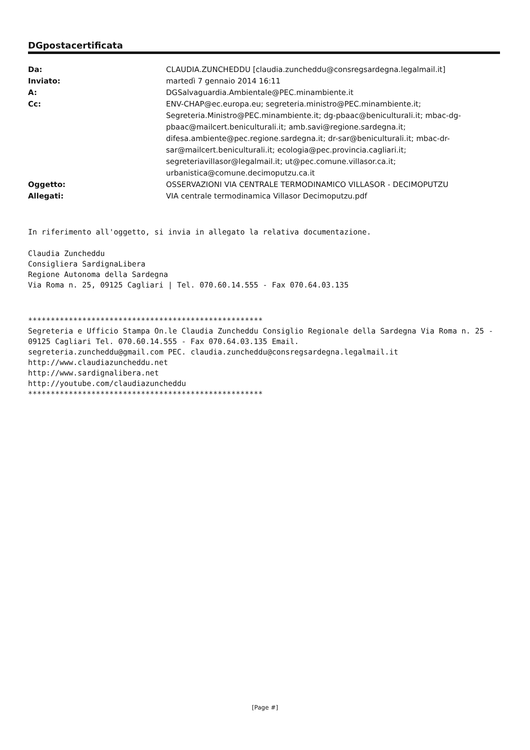DGpostacertificata
| Da: | CLAUDIA.ZUNCHEDDU [claudia.zuncheddu@consregsardegna.legalmail.it] |
| Inviato: | martedì 7 gennaio 2014 16:11 |
| A: | DGSalvaguardia.Ambientale@PEC.minambiente.it |
| Cc: | ENV-CHAP@ec.europa.eu; segreteria.ministro@PEC.minambiente.it; Segreteria.Ministro@PEC.minambiente.it; dg-pbaac@beniculturali.it; mbac-dg-pbaac@mailcert.beniculturali.it; amb.savi@regione.sardegna.it; difesa.ambiente@pec.regione.sardegna.it; dr-sar@beniculturali.it; mbac-dr-sar@mailcert.beniculturali.it; ecologia@pec.provincia.cagliari.it; segreteriavillasor@legalmail.it; ut@pec.comune.villasor.ca.it; urbanistica@comune.decimoputzu.ca.it |
| Oggetto: | OSSERVAZIONI VIA CENTRALE TERMODINAMICO VILLASOR - DECIMOPUTZU |
| Allegati: | VIA centrale termodinamica Villasor Decimoputzu.pdf |
In riferimento all'oggetto, si invia in allegato la relativa documentazione.
Claudia Zuncheddu Consigliera SardignaLibera Regione Autonoma della Sardegna Via Roma n. 25, 09125 Cagliari | Tel. 070.60.14.555 - Fax 070.64.03.135
**************************************************** Segreteria e Ufficio Stampa On.le Claudia Zuncheddu Consiglio Regionale della Sardegna Via Roma n. 25 - 09125 Cagliari Tel. 070.60.14.555 - Fax 070.64.03.135 Email. segreteria.zuncheddu@gmail.com PEC. claudia.zuncheddu@consregsardegna.legalmail.it http://www.claudiazuncheddu.net http://www.sardignalibera.net http://youtube.com/claudiazuncheddu ****************************************************
[Page #]